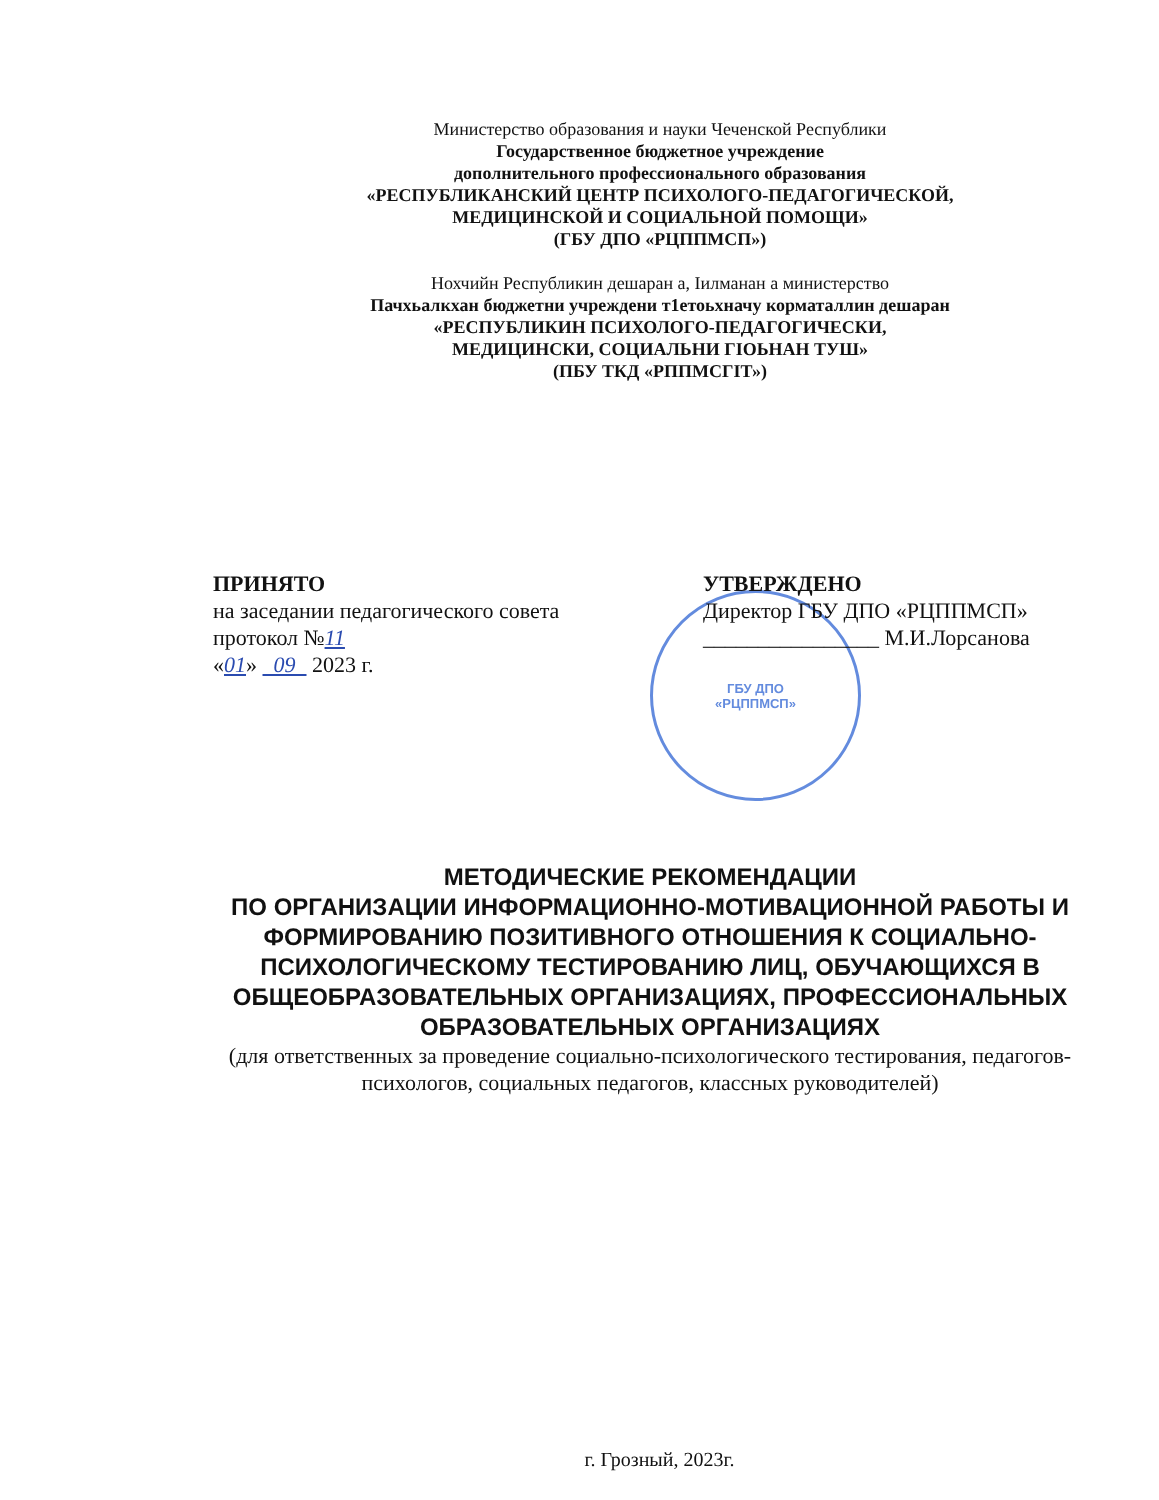Министерство образования и науки Чеченской Республики
Государственное бюджетное учреждение
дополнительного профессионального образования
«РЕСПУБЛИКАНСКИЙ ЦЕНТР ПСИХОЛОГО-ПЕДАГОГИЧЕСКОЙ,
МЕДИЦИНСКОЙ И СОЦИАЛЬНОЙ ПОМОЩИ»
(ГБУ ДПО «РЦППМСП»)
Нохчийн Республикин дешаран а, Іилманан а министерство
Пачхьалкхан бюджетни учреждени т1етоьхначу корматаллин дешаран
«РЕСПУБЛИКИН ПСИХОЛОГО-ПЕДАГОГИЧЕСКИ,
МЕДИЦИНСКИ, СОЦИАЛЬНИ ГІОЬНАН ТУШ»
(ПБУ ТКД «РППМСГІТ»)
ГБУ ДПО
«РЦППМСП»
ПРИНЯТО
на заседании педагогического совета
протокол №11
«01» 09 2023 г.
УТВЕРЖДЕНО
Директор ГБУ ДПО «РЦППМСП»
________________ М.И.Лорсанова
МЕТОДИЧЕСКИЕ РЕКОМЕНДАЦИИ
ПО ОРГАНИЗАЦИИ ИНФОРМАЦИОННО-МОТИВАЦИОННОЙ РАБОТЫ И ФОРМИРОВАНИЮ ПОЗИТИВНОГО ОТНОШЕНИЯ К СОЦИАЛЬНО-ПСИХОЛОГИЧЕСКОМУ ТЕСТИРОВАНИЮ ЛИЦ, ОБУЧАЮЩИХСЯ В ОБЩЕОБРАЗОВАТЕЛЬНЫХ ОРГАНИЗАЦИЯХ, ПРОФЕССИОНАЛЬНЫХ ОБРАЗОВАТЕЛЬНЫХ ОРГАНИЗАЦИЯХ
(для ответственных за проведение социально-психологического тестирования, педагогов-психологов, социальных педагогов, классных руководителей)
г. Грозный, 2023г.